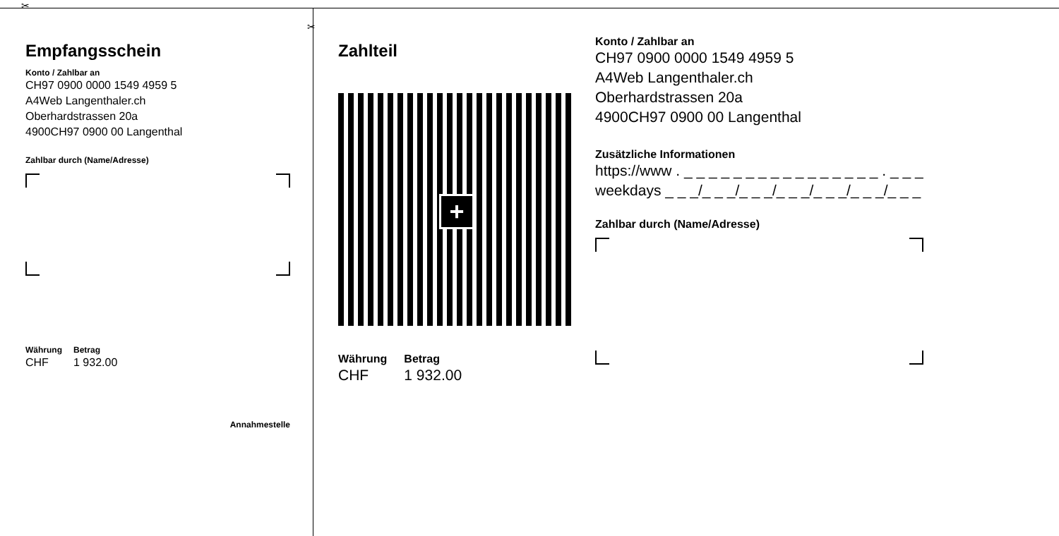✂
✂
Empfangsschein
Konto / Zahlbar an
CH97 0900 0000 1549 4959 5
A4Web Langenthaler.ch
Oberhardstrassen 20a
4900CH97 0900 00 Langenthal
Zahlbar durch (Name/Adresse)
Währung
CHF
Betrag
1 932.00
Annahmestelle
Zahlteil
+
Währung
CHF
Betrag
1 932.00
Konto / Zahlbar an
CH97 0900 0000 1549 4959 5
A4Web Langenthaler.ch
Oberhardstrassen 20a
4900CH97 0900 00 Langenthal
Zusätzliche Informationen
https://www . _ _ _ _ _ _ _ _ _ _ _ _ _ _ _ _ . _ _ _
weekdays _ _ _/_ _ _/_ _ _/_ _ _/_ _ _/_ _ _/_ _ _
Zahlbar durch (Name/Adresse)